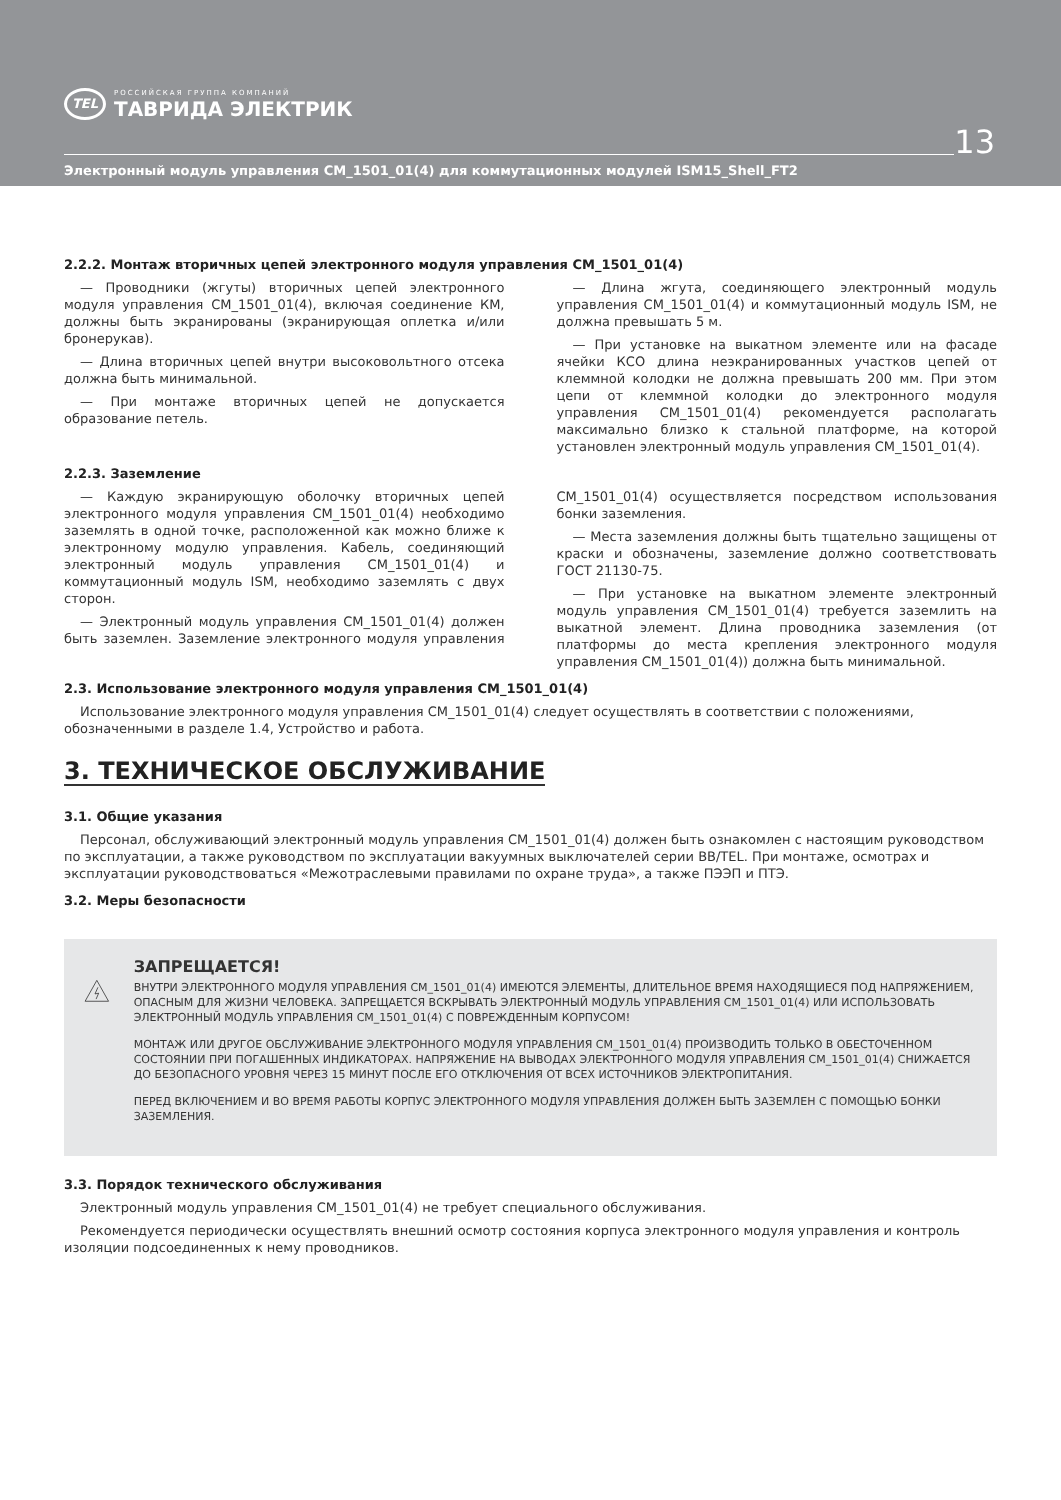TEL
РОССИЙСКАЯ ГРУППА КОМПАНИЙ
ТАВРИДА ЭЛЕКТРИК
13
Электронный модуль управления CM_1501_01(4) для коммутационных модулей ISM15_Shell_FT2
2.2.2. Монтаж вторичных цепей электронного модуля управления CM_1501_01(4)
— Проводники (жгуты) вторичных цепей электронного модуля управления CM_1501_01(4), включая соединение КМ, должны быть экранированы (экранирующая оплетка и/или бронерукав).
— Длина вторичных цепей внутри высоковольтного отсека должна быть минимальной.
— При монтаже вторичных цепей не допускается образование петель.
— Длина жгута, соединяющего электронный модуль управления CM_1501_01(4) и коммутационный модуль ISM, не должна превышать 5 м.
— При установке на выкатном элементе или на фасаде ячейки КСО длина неэкранированных участков цепей от клеммной колодки не должна превышать 200 мм. При этом цепи от клеммной колодки до электронного модуля управления CM_1501_01(4) рекомендуется располагать максимально близко к стальной платформе, на которой установлен электронный модуль управления CM_1501_01(4).
2.2.3. Заземление
— Каждую экранирующую оболочку вторичных цепей электронного модуля управления CM_1501_01(4) необходимо заземлять в одной точке, расположенной как можно ближе к электронному модулю управления. Кабель, соединяющий электронный модуль управления CM_1501_01(4) и коммутационный модуль ISM, необходимо заземлять с двух сторон.
— Электронный модуль управления CM_1501_01(4) должен быть заземлен. Заземление электронного модуля управления CM_1501_01(4) осуществляется посредством использования бонки заземления.
— Места заземления должны быть тщательно защищены от краски и обозначены, заземление должно соответствовать ГОСТ 21130-75.
— При установке на выкатном элементе электронный модуль управления CM_1501_01(4) требуется заземлить на выкатной элемент. Длина проводника заземления (от платформы до места крепления электронного модуля управления CM_1501_01(4)) должна быть минимальной.
2.3. Использование электронного модуля управления CM_1501_01(4)
Использование электронного модуля управления CM_1501_01(4) следует осуществлять в соответствии с положениями, обозначенными в разделе 1.4, Устройство и работа.
3. ТЕХНИЧЕСКОЕ ОБСЛУЖИВАНИЕ
3.1. Общие указания
Персонал, обслуживающий электронный модуль управления CM_1501_01(4) должен быть ознакомлен с настоящим руководством по эксплуатации, а также руководством по эксплуатации вакуумных выключателей серии BB/TEL. При монтаже, осмотрах и эксплуатации руководствоваться «Межотраслевыми правилами по охране труда», а также ПЭЭП и ПТЭ.
3.2. Меры безопасности
ЗАПРЕЩАЕТСЯ!
ВНУТРИ ЭЛЕКТРОННОГО МОДУЛЯ УПРАВЛЕНИЯ CM_1501_01(4) ИМЕЮТСЯ ЭЛЕМЕНТЫ, ДЛИТЕЛЬНОЕ ВРЕМЯ НАХОДЯЩИЕСЯ ПОД НАПРЯЖЕНИЕМ, ОПАСНЫМ ДЛЯ ЖИЗНИ ЧЕЛОВЕКА. ЗАПРЕЩАЕТСЯ ВСКРЫВАТЬ ЭЛЕКТРОННЫЙ МОДУЛЬ УПРАВЛЕНИЯ CM_1501_01(4) ИЛИ ИСПОЛЬЗОВАТЬ ЭЛЕКТРОННЫЙ МОДУЛЬ УПРАВЛЕНИЯ CM_1501_01(4) С ПОВРЕЖДЕННЫМ КОРПУСОМ!
МОНТАЖ ИЛИ ДРУГОЕ ОБСЛУЖИВАНИЕ ЭЛЕКТРОННОГО МОДУЛЯ УПРАВЛЕНИЯ CM_1501_01(4) ПРОИЗВОДИТЬ ТОЛЬКО В ОБЕСТОЧЕННОМ СОСТОЯНИИ ПРИ ПОГАШЕННЫХ ИНДИКАТОРАХ. НАПРЯЖЕНИЕ НА ВЫВОДАХ ЭЛЕКТРОННОГО МОДУЛЯ УПРАВЛЕНИЯ CM_1501_01(4) СНИЖАЕТСЯ ДО БЕЗОПАСНОГО УРОВНЯ ЧЕРЕЗ 15 МИНУТ ПОСЛЕ ЕГО ОТКЛЮЧЕНИЯ ОТ ВСЕХ ИСТОЧНИКОВ ЭЛЕКТРОПИТАНИЯ.
ПЕРЕД ВКЛЮЧЕНИЕМ И ВО ВРЕМЯ РАБОТЫ КОРПУС ЭЛЕКТРОННОГО МОДУЛЯ УПРАВЛЕНИЯ ДОЛЖЕН БЫТЬ ЗАЗЕМЛЕН С ПОМОЩЬЮ БОНКИ ЗАЗЕМЛЕНИЯ.
3.3. Порядок технического обслуживания
Электронный модуль управления CM_1501_01(4) не требует специального обслуживания.
Рекомендуется периодически осуществлять внешний осмотр состояния корпуса электронного модуля управления и контроль изоляции подсоединенных к нему проводников.